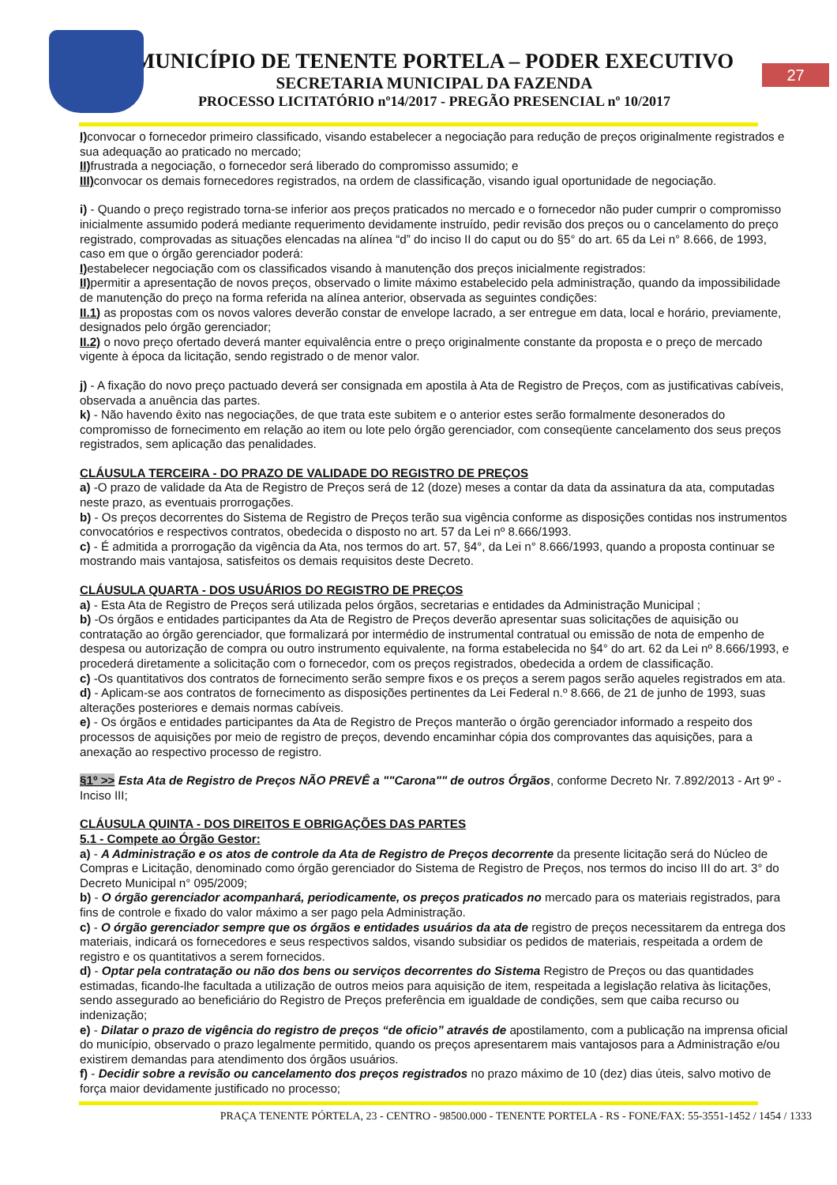MUNICÍPIO DE TENENTE PORTELA – PODER EXECUTIVO
SECRETARIA MUNICIPAL DA FAZENDA
PROCESSO LICITATÓRIO nº14/2017 - PREGÃO PRESENCIAL nº 10/2017
27
I) convocar o fornecedor primeiro classificado, visando estabelecer a negociação para redução de preços originalmente registrados e sua adequação ao praticado no mercado;
II) frustrada a negociação, o fornecedor será liberado do compromisso assumido; e
III) convocar os demais fornecedores registrados, na ordem de classificação, visando igual oportunidade de negociação.
i) - Quando o preço registrado torna-se inferior aos preços praticados no mercado e o fornecedor não puder cumprir o compromisso inicialmente assumido poderá mediante requerimento devidamente instruído, pedir revisão dos preços ou o cancelamento do preço registrado, comprovadas as situações elencadas na alínea “d” do inciso II do caput ou do §5° do art. 65 da Lei n° 8.666, de 1993, caso em que o órgão gerenciador poderá:
I) estabelecer negociação com os classificados visando à manutenção dos preços inicialmente registrados:
II) permitir a apresentação de novos preços, observado o limite máximo estabelecido pela administração, quando da impossibilidade de manutenção do preço na forma referida na alínea anterior, observada as seguintes condições:
II.1) as propostas com os novos valores deverão constar de envelope lacrado, a ser entregue em data, local e horário, previamente, designados pelo órgão gerenciador;
II.2) o novo preço ofertado deverá manter equivalência entre o preço originalmente constante da proposta e o preço de mercado vigente à época da licitação, sendo registrado o de menor valor.
j) - A fixação do novo preço pactuado deverá ser consignada em apostila à Ata de Registro de Preços, com as justificativas cabíveis, observada a anuência das partes.
k) - Não havendo êxito nas negociações, de que trata este subitem e o anterior estes serão formalmente desonerados do compromisso de fornecimento em relação ao item ou lote pelo órgão gerenciador, com conseqüente cancelamento dos seus preços registrados, sem aplicação das penalidades.
CLÁUSULA TERCEIRA - DO PRAZO DE VALIDADE DO REGISTRO DE PREÇOS
a) -O prazo de validade da Ata de Registro de Preços será de 12 (doze) meses a contar da data da assinatura da ata, computadas neste prazo, as eventuais prorrogações.
b) - Os preços decorrentes do Sistema de Registro de Preços terão sua vigência conforme as disposições contidas nos instrumentos convocatórios e respectivos contratos, obedecida o disposto no art. 57 da Lei nº 8.666/1993.
c) - É admitida a prorrogação da vigência da Ata, nos termos do art. 57, §4°, da Lei n° 8.666/1993, quando a proposta continuar se mostrando mais vantajosa, satisfeitos os demais requisitos deste Decreto.
CLÁUSULA QUARTA - DOS USUÁRIOS DO REGISTRO DE PREÇOS
a) - Esta Ata de Registro de Preços será utilizada pelos órgãos, secretarias e entidades da Administração Municipal ;
b) -Os órgãos e entidades participantes da Ata de Registro de Preços deverão apresentar suas solicitações de aquisição ou contratação ao órgão gerenciador, que formalizará por intermédio de instrumental contratual ou emissão de nota de empenho de despesa ou autorização de compra ou outro instrumento equivalente, na forma estabelecida no §4° do art. 62 da Lei nº 8.666/1993, e procederá diretamente a solicitação com o fornecedor, com os preços registrados, obedecida a ordem de classificação.
c) -Os quantitativos dos contratos de fornecimento serão sempre fixos e os preços a serem pagos serão aqueles registrados em ata.
d) - Aplicam-se aos contratos de fornecimento as disposições pertinentes da Lei Federal n.º 8.666, de 21 de junho de 1993, suas alterações posteriores e demais normas cabíveis.
e) - Os órgãos e entidades participantes da Ata de Registro de Preços manterão o órgão gerenciador informado a respeito dos processos de aquisições por meio de registro de preços, devendo encaminhar cópia dos comprovantes das aquisições, para a anexação ao respectivo processo de registro.
§1º >> Esta Ata de Registro de Preços NÃO PREVÊ a ""Carona"" de outros Órgãos, conforme Decreto Nr. 7.892/2013 - Art 9º - Inciso III;
CLÁUSULA QUINTA - DOS DIREITOS E OBRIGAÇÕES DAS PARTES
5.1 - Compete ao Órgão Gestor:
a) - A Administração e os atos de controle da Ata de Registro de Preços decorrente da presente licitação será do Núcleo de Compras e Licitação, denominado como órgão gerenciador do Sistema de Registro de Preços, nos termos do inciso III do art. 3° do Decreto Municipal n° 095/2009;
b) - O órgão gerenciador acompanhará, periodicamente, os preços praticados no mercado para os materiais registrados, para fins de controle e fixado do valor máximo a ser pago pela Administração.
c) - O órgão gerenciador sempre que os órgãos e entidades usuários da ata de registro de preços necessitarem da entrega dos materiais, indicará os fornecedores e seus respectivos saldos, visando subsidiar os pedidos de materiais, respeitada a ordem de registro e os quantitativos a serem fornecidos.
d) - Optar pela contratação ou não dos bens ou serviços decorrentes do Sistema Registro de Preços ou das quantidades estimadas, ficando-lhe facultada a utilização de outros meios para aquisição de item, respeitada a legislação relativa às licitações, sendo assegurado ao beneficiário do Registro de Preços preferência em igualdade de condições, sem que caiba recurso ou indenização;
e) - Dilatar o prazo de vigência do registro de preços “de oficio” através de apostilamento, com a publicação na imprensa oficial do município, observado o prazo legalmente permitido, quando os preços apresentarem mais vantajosos para a Administração e/ou existirem demandas para atendimento dos órgãos usuários.
f) - Decidir sobre a revisão ou cancelamento dos preços registrados no prazo máximo de 10 (dez) dias úteis, salvo motivo de força maior devidamente justificado no processo;
PRAÇA TENENTE PÓRTELA, 23 - CENTRO - 98500.000 - TENENTE PORTELA - RS - FONE/FAX: 55-3551-1452 / 1454 / 1333